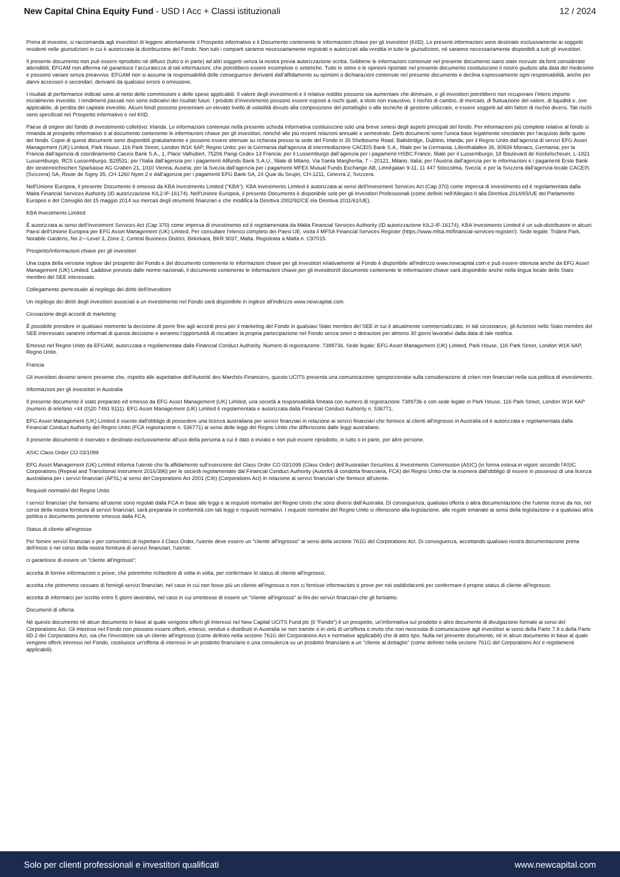New Capital China Equity Fund - USD I Acc + Classi istituzionali
12 / 2024
Prima di investire, si raccomanda agli investitori di leggere attentamente il Prospetto informativo e il Documento contenente le informazioni chiave per gli investitori (KIID). Le presenti informazioni sono destinate esclusivamente ai soggetti residenti nelle giurisdizioni in cui è autorizzata la distribuzione del Fondo. Non tutti i comparti saranno necessariamente registrati o autorizzati alla vendita in tutte le giurisdizioni, né saranno necessariamente disponibili a tutti gli investitori.
Il presente documento non può essere riprodotto né diffuso (tutto o in parte) ad altri soggetti senza la nostra previa autorizzazione scritta. Sebbene le informazioni contenute nel presente documento siano state ricevute da fonti considerate attendibili, EFGAM non afferma né garantisce l’accuratezza di tali informazioni, che potrebbero essere incomplete o sintetiche. Tutte le stime e le opinioni riportate nel presente documento costituiscono il nostro giudizio alla data del medesimo e possono variare senza preavviso. EFGAM non si assume la responsabilità delle conseguenze derivanti dall’affidamento su opinioni o dichiarazioni contenute nel presente documento e declina espressamente ogni responsabilità, anche per danni accessori o secondari, derivanti da qualsiasi errore o omissione.
I risultati di performance indicati sono al netto delle commissioni e delle spese applicabili. Il valore degli investimenti e il relativo reddito possono sia aumentare che diminuire, e gli investitori potrebbero non recuperare l’intero importo inizialmente investito. I rendimenti passati non sono indicativi dei risultati futuri. I prodotti d’investimento possono essere esposti a rischi quali, a titolo non esaustivo, il rischio di cambio, di mercato, di fluttuazione del valore, di liquidità e, ove applicabile, di perdita del capitale investito. Alcuni fondi possono presentare un elevato livello di volatilità dovuto alla composizione del portafoglio o alle tecniche di gestione utilizzate, o essere soggetti ad altri fattori di rischio diversi. Tali rischi sono specificati nel Prospetto informativo e nel KIID.
Paese di origine del fondo di investimento collettivo: Irlanda. Le informazioni contenute nella presente scheda informativa costituiscono solo una breve sintesi degli aspetti principali del fondo. Per informazioni più complete relative al fondo si rimanda al prospetto informativo o al documento contenente le informazioni chiave per gli investitori, nonché alle più recenti relazioni annuale e semestrale. Detti documenti sono l’unica base legalmente vincolante per l’acquisto delle quote del fondo. Copie di questi documenti sono disponibili gratuitamente e possono essere ottenute su richiesta presso la sede del Fondo in 35 Shelbourne Road, Ballsbridge, Dublino, Irlanda; per il Regno Unito dall’agenzia di servizi EFG Asset Management (UK) Limited, Park House, 116 Park Street, London W1K 6AP, Regno Unito; per la Germania dall’agenzia di intermediazione CACEIS Bank S.A., filiale per la Germania, Lilienthalallee 36, 80939 Monaco, Germania; per la Francia dall’agenzia di coordinamento Caceis Bank S.A., 1, Place Valhubert, 75206 Parigi Cedex 13 Francia; per il Lussemburgo dall’agenzia per i pagamenti HSBC France, filiale per il Lussemburgo, 18 Boulevard de Kockelscheuer, L-1821 Lussemburgo, RCS Lussemburgo, B28531; per l’Italia dall’agenzia per i pagamenti Allfunds Bank S.A.U., filiale di Milano, Via Santa Margherita, 7 – 20121, Milano, Italia; per l’Austria dall’agenzia per le informazioni e i pagamenti Erste Bank der oesterreichischen Sparkasse AG Graben 21, 1010 Vienna, Austria; per la Svezia dall’agenzia per i pagamenti MFEX Mutual Funds Exchange AB, Linnégatan 9-11, 11 447 Stoccolma, Svezia; e per la Svizzera dall’agenzia locale CACEIS (Svizzera) SA, Route de Signy 35, CH-1260 Nyon 2 e dall’agenzia per i pagamenti EFG Bank SA, 24 Quai du Seujet, CH-1211, Ginevra 2, Svizzera.
Nell'Unione Europea, il presente Documento è emesso da KBA Investments Limited ("KBA"). KBA Investments Limited è autorizzata ai sensi dell'Investment Services Act (Cap 370) come impresa di investimento ed è regolamentata dalla Malta Financial Services Authority (ID autorizzazione KIL2-IF-16174). Nell'Unione Europea, il presente Documento è disponibile solo per gli Investitori Professionali (come definiti nell'Allegato II alla Direttiva 2014/65/UE del Parlamento Europeo e del Consiglio del 15 maggio 2014 sui mercati degli strumenti finanziari e che modifica la Direttiva 2002/92/CE ela Direttiva 2011/61/UE).
KBA Investments Limited
È autorizzata ai sensi dell'Investment Services Act (Cap 370) come impresa di investimento ed è regolamentata da Malta Financial Services Authority (ID autorizzazione KIL2-IF-16174). KBA Investments Limited è un sub-distributore in alcuni Paesi dell'Unione Europea per EFG Asset Management (UK) Limited. Per consultare l'elenco completo dei Paesi UE, visita il MFSA Financial Services Register (https://www.mfsa.mt/financial-services-register/). Sede legale: Trident Park, Notabile Gardens, No 2—Level 3, Zone 2, Central Business District, Birkirkara, BKR 9037, Malta. Registrata a Malta n. C97015.
Prospetto/Informazioni chiave per gli investitori
Una copia della versione inglese del prospetto del Fondo e del documento contenente le informazioni chiave per gli investitori relativamente al Fondo è disponibile all'indirizzo www.newcapital.com e può essere ottenuta anche da EFG Asset Management (UK) Limited. Laddove previsto dalle norme nazionali, il documento contenente le informazioni chiave per gli investitori/il documento contenente le informazioni chiave sarà disponibile anche nella lingua locale dello Stato membro del SEE interessato.
Collegamento ipertestuale al riepilogo dei diritti dell'investitore
Un riepilogo dei diritti degli investitori associati a un investimento nel Fondo sarà disponibile in inglese all'indirizzo www.newcapital.com.
Cessazione degli accordi di marketing
È possibile prendere in qualsiasi momento la decisione di porre fine agli accordi presi per il marketing del Fondo in qualsiasi Stato membro del SEE in cui è attualmente commercializzato. In tali circostanze, gli Azionisti nello Stato membro del SEE interessato saranno informati di questa decisione e avranno l'opportunità di riscattare la propria partecipazione nel Fondo senza oneri o detrazioni per almeno 30 giorni lavorativi dalla data di tale notifica.
Emesso nel Regno Unito da EFGAM, autorizzata e regolamentata dalla Financial Conduct Authority. Numero di registrazione: 7389736. Sede legale: EFG Asset Management (UK) Limited, Park House, 116 Park Street, London W1K 6AP, Regno Unito.
Francia
Gli investitori devono tenere presente che, rispetto alle aspettative dell'Autorité des Marchés Financiers, questo UCITS presenta una comunicazione sproporzionata sulla considerazione di criteri non finanziari nella sua politica di investimento.
Informazioni per gli investitori in Australia
Il presente documento è stato preparato ed emesso da EFG Asset Management (UK) Limited, una società a responsabilità limitata con numero di registrazione 7389736 e con sede legale in Park House, 116 Park Street, London W1K 6AP (numero di telefono +44 (0)20 7491 9111). EFG Asset Management (UK) Limited è regolamentata e autorizzata dalla Financial Conduct Authority n. 536771.
EFG Asset Management (UK) Limited è esente dall'obbligo di possedere una licenza australiana per servizi finanziari in relazione ai servizi finanziari che fornisce ai clienti all'ingrosso in Australia ed è autorizzata e regolamentata dalla Financial Conduct Authority del Regno Unito (FCA registrazione n. 536771) ai sensi delle leggi del Regno Unito che differiscono dalle leggi australiane.
Il presente documento è riservato e destinato esclusivamente all'uso della persona a cui è dato o inviato e non può essere riprodotto, in tutto o in parte, per altre persone.
ASIC Class Order CO 03/1099
EFG Asset Management (UK) Limited informa l'utente che fa affidamento sull'esenzione del Class Order CO 03/1099 (Class Order) dell'Australian Securities & Investments Commission (ASIC) (in forma estesa in vigore secondo l'ASIC Corporations (Repeal and Transitional Instrument 2016/396) per le società regolamentate dal Financial Conduct Authority (Autorità di condotta finanziaria, FCA) del Regno Unito che la esonera dall'obbligo di essere in possesso di una licenza australiana per i servizi finanziari (AFSL) ai sensi del Corporations Act 2001 (Cth) (Corporations Act) in relazione ai servizi finanziari che fornisce all'utente.
Requisiti normativi del Regno Unito
I servizi finanziari che forniamo all'utente sono regolati dalla FCA in base alle leggi e ai requisiti normativi del Regno Unito che sono diversi dall'Australia. Di conseguenza, qualsiasi offerta o altra documentazione che l'utente riceve da noi, nel corso della nostra fornitura di servizi finanziari, sarà preparata in conformità con tali leggi e requisiti normativi. I requisiti normativi del Regno Unito si riferiscono alla legislazione, alle regole emanate ai sensi della legislazione e a qualsiasi altra politica o documento pertinente emesso dalla FCA.
Status di cliente all'ingrosso
Per fornire servizi finanziari e per consentirci di rispettare il Class Order, l'utente deve essere un "cliente all'ingrosso" ai sensi della sezione 761G del Corporations Act. Di conseguenza, accettando qualsiasi nostra documentazione prima dell'inizio o nel corso della nostra fornitura di servizi finanziari, l'utente:
ci garantisce di essere un "cliente all'ingrosso";
accetta di fornire informazioni o prove, che potremmo richiedere di volta in volta, per confermare lo status di cliente all'ingrosso;
accetta che potremmo cessare di fornirgli servizi finanziari, nel caso in cui non fosse più un cliente all'ingrosso o non ci fornisse informazioni o prove per noi soddisfacenti per confermare il proprio status di cliente all'ingrosso;
accetta di informarci per iscritto entro 5 giorni lavorativi, nel caso in cui smettesse di essere un "cliente all'ingrosso" ai fini dei servizi finanziari che gli forniamo.
Documenti di offerta
Né questo documento né alcun documento in base al quale vengono offerti gli Interessi nel New Capital UCITS Fund plc (il "Fondo") è un prospetto, un'informativa sul prodotto o altro documento di divulgazione formale ai sensi del Corporations Act. Gli interessi nel Fondo non possono essere offerti, emessi, venduti o distribuiti in Australia se non tramite o in virtù di un'offerta o invito che non necessita di comunicazione agli investitori ai sensi della Parte 7.9 o della Parte 6D.2 del Corporations Act, sia che l'investitore sia un cliente all'ingrosso (come definito nella sezione 761G del Corporations Act e normative applicabili) che di altro tipo. Nulla nel presente documento, né in alcun documento in base al quale vengono offerti interessi nel Fondo, costituisce un'offerta di interessi in un prodotto finanziario o una consulenza su un prodotto finanziario a un "cliente al dettaglio" (come definito nella sezione 761G del Corporations Act e regolamenti applicabili).
Solo per clienti professionali e investitori qualificati
www.newcapital.com